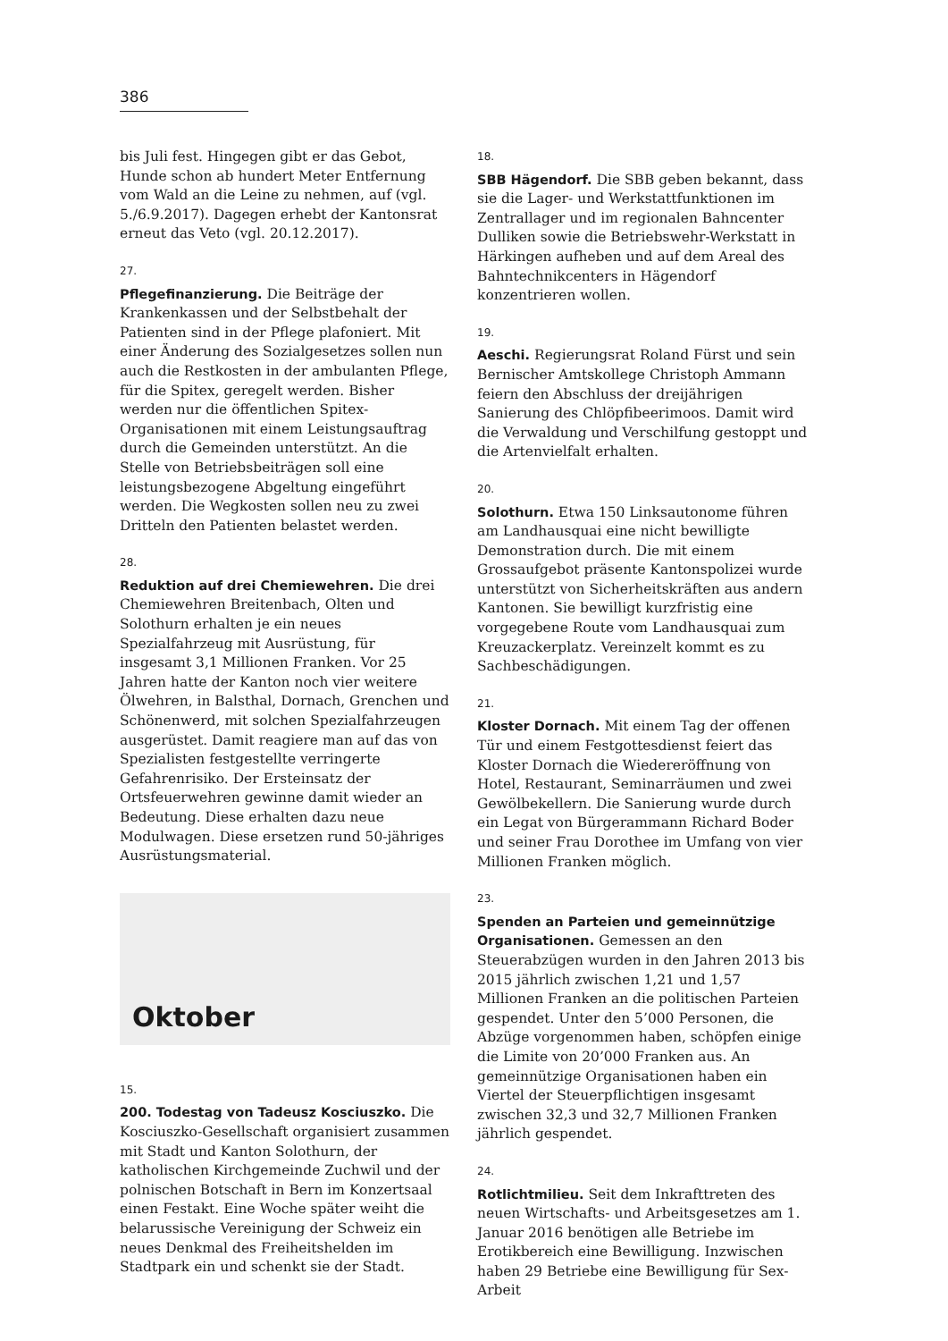386
bis Juli fest. Hingegen gibt er das Gebot, Hunde schon ab hundert Meter Entfernung vom Wald an die Leine zu nehmen, auf (vgl. 5./6.9.2017). Dagegen erhebt der Kantonsrat erneut das Veto (vgl. 20.12.2017).
27.
Pflegefinanzierung. Die Beiträge der Krankenkassen und der Selbstbehalt der Patienten sind in der Pflege plafoniert. Mit einer Änderung des Sozialgesetzes sollen nun auch die Restkosten in der ambulanten Pflege, für die Spitex, geregelt werden. Bisher werden nur die öffentlichen Spitex-Organisationen mit einem Leistungsauftrag durch die Gemeinden unterstützt. An die Stelle von Betriebsbeiträgen soll eine leistungsbezogene Abgeltung eingeführt werden. Die Wegkosten sollen neu zu zwei Dritteln den Patienten belastet werden.
28.
Reduktion auf drei Chemiewehren. Die drei Chemiewehren Breitenbach, Olten und Solothurn erhalten je ein neues Spezialfahrzeug mit Ausrüstung, für insgesamt 3,1 Millionen Franken. Vor 25 Jahren hatte der Kanton noch vier weitere Ölwehren, in Balsthal, Dornach, Grenchen und Schönenwerd, mit solchen Spezialfahrzeugen ausgerüstet. Damit reagiere man auf das von Spezialisten festgestellte verringerte Gefahrenrisiko. Der Ersteinsatz der Ortsfeuerwehren gewinne damit wieder an Bedeutung. Diese erhalten dazu neue Modulwagen. Diese ersetzen rund 50-jähriges Ausrüstungsmaterial.
Oktober
15.
200. Todestag von Tadeusz Kosciuszko. Die Kosciuszko-Gesellschaft organisiert zusammen mit Stadt und Kanton Solothurn, der katholischen Kirchgemeinde Zuchwil und der polnischen Botschaft in Bern im Konzertsaal einen Festakt. Eine Woche später weiht die belarussische Vereinigung der Schweiz ein neues Denkmal des Freiheitshelden im Stadtpark ein und schenkt sie der Stadt.
18.
SBB Hägendorf. Die SBB geben bekannt, dass sie die Lager- und Werkstattfunktionen im Zentrallager und im regionalen Bahncenter Dulliken sowie die Betriebswehr-Werkstatt in Härkingen aufheben und auf dem Areal des Bahntechnikcenters in Hägendorf konzentrieren wollen.
19.
Aeschi. Regierungsrat Roland Fürst und sein Bernischer Amtskollege Christoph Ammann feiern den Abschluss der dreijährigen Sanierung des Chlöpfibeerimoos. Damit wird die Verwaldung und Verschilfung gestoppt und die Artenvielfalt erhalten.
20.
Solothurn. Etwa 150 Linksautonome führen am Landhausquai eine nicht bewilligte Demonstration durch. Die mit einem Grossaufgebot präsente Kantonspolizei wurde unterstützt von Sicherheitskräften aus andern Kantonen. Sie bewilligt kurzfristig eine vorgegebene Route vom Landhausquai zum Kreuzackerplatz. Vereinzelt kommt es zu Sachbeschädigungen.
21.
Kloster Dornach. Mit einem Tag der offenen Tür und einem Festgottesdienst feiert das Kloster Dornach die Wiedereröffnung von Hotel, Restaurant, Seminarräumen und zwei Gewölbekellern. Die Sanierung wurde durch ein Legat von Bürgerammann Richard Boder und seiner Frau Dorothee im Umfang von vier Millionen Franken möglich.
23.
Spenden an Parteien und gemeinnützige Organisationen. Gemessen an den Steuerabzügen wurden in den Jahren 2013 bis 2015 jährlich zwischen 1,21 und 1,57 Millionen Franken an die politischen Parteien gespendet. Unter den 5’000 Personen, die Abzüge vorgenommen haben, schöpfen einige die Limite von 20’000 Franken aus. An gemeinnützige Organisationen haben ein Viertel der Steuerpflichtigen insgesamt zwischen 32,3 und 32,7 Millionen Franken jährlich gespendet.
24.
Rotlichtmilieu. Seit dem Inkrafttreten des neuen Wirtschafts- und Arbeitsgesetzes am 1. Januar 2016 benötigen alle Betriebe im Erotikbereich eine Bewilligung. Inzwischen haben 29 Betriebe eine Bewilligung für Sex-Arbeit